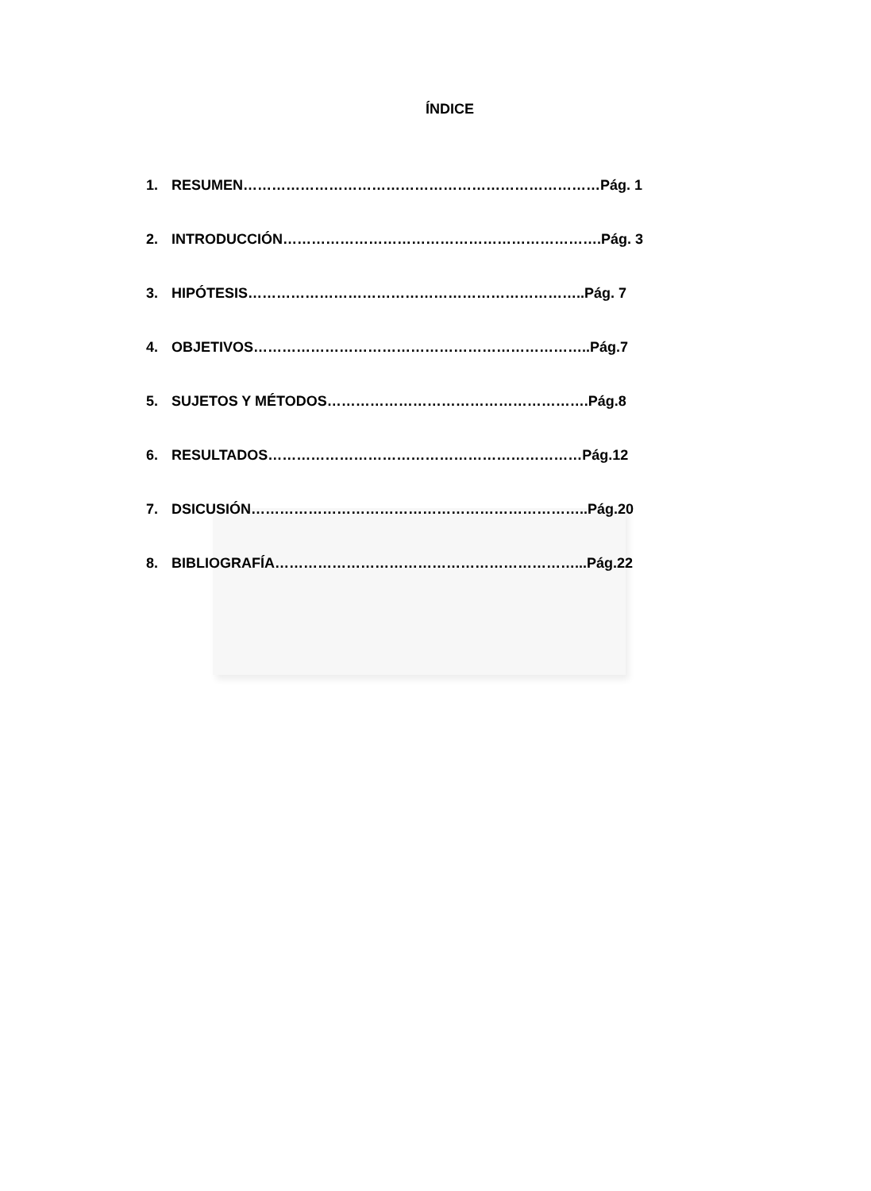ÍNDICE
1. RESUMEN…………………………………………………………………Pág. 1
2. INTRODUCCIÓN………………………………………………………….Pág. 3
3. HIPÓTESIS……………………………………………………………..Pág. 7
4. OBJETIVOS……………………………………………………………..Pág.7
5. SUJETOS Y MÉTODOS……………………………………………….Pág.8
6. RESULTADOS…………………………………………………………Pág.12
7. DSICUSIÓN……………………………………………………………..Pág.20
8. BIBLIOGRAFÍA………………………………………………………...Pág.22